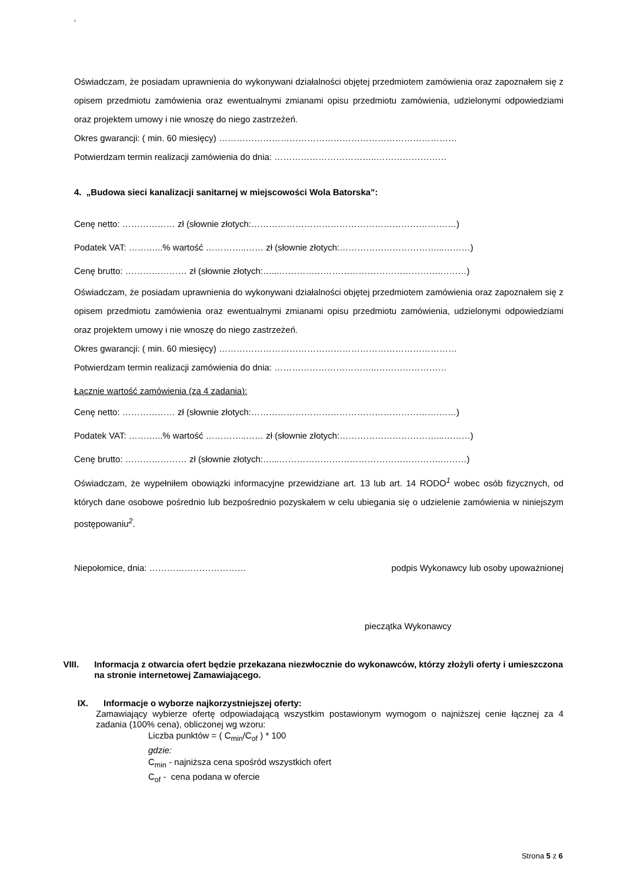c
Oświadczam, że posiadam uprawnienia do wykonywani działalności objętej przedmiotem zamówienia oraz zapoznałem się z opisem przedmiotu zamówienia oraz ewentualnymi zmianami opisu przedmiotu zamówienia, udzielonymi odpowiedziami oraz projektem umowy i nie wnoszę do niego zastrzeżeń.
Okres gwarancji: ( min. 60 miesięcy) ………………………………………………………………………
Potwierdzam termin realizacji zamówienia do dnia: ……………………………..……………………
4. „Budowa sieci kanalizacji sanitarnej w miejscowości Wola Batorska”:
Cenę netto: ……………… zł (słownie złotych:……………………………………………………….……)
Podatek VAT: ………...% wartość …………..…… zł (słownie złotych:……………………………...………)
Cenę brutto: ………………… zł (słownie złotych:…...……………………………………………….………)
Oświadczam, że posiadam uprawnienia do wykonywani działalności objętej przedmiotem zamówienia oraz zapoznałem się z opisem przedmiotu zamówienia oraz ewentualnymi zmianami opisu przedmiotu zamówienia, udzielonymi odpowiedziami oraz projektem umowy i nie wnoszę do niego zastrzeżeń.
Okres gwarancji: ( min. 60 miesięcy) ………………………………………………………………………
Potwierdzam termin realizacji zamówienia do dnia: ……………………………..……………………
Łącznie wartość zamówienia (za 4 zadania):
Cenę netto: ……………… zł (słownie złotych:……………………………………………………….……)
Podatek VAT: ………...% wartość …………..…… zł (słownie złotych:……………………………...………)
Cenę brutto: ………………… zł (słownie złotych:…...……………………………………………….………)
Oświadczam, że wypełniłem obowiązki informacyjne przewidziane art. 13 lub art. 14 RODO<sup>1</sup> wobec osób fizycznych, od których dane osobowe pośrednio lub bezpośrednio pozyskałem w celu ubiegania się o udzielenie zamówienia w niniejszym postępowaniu<sup>2</sup>.
Niepołomice, dnia: …………………………… podpis Wykonawcy lub osoby upoważnionej
pieczątka Wykonawcy
VIII. Informacja z otwarcia ofert będzie przekazana niezwłocznie do wykonawców, którzy złożyli oferty i umieszczona na stronie internetowej Zamawiającego.
IX. Informacje o wyborze najkorzystniejszej oferty:
Zamawiający wybierze ofertę odpowiadającą wszystkim postawionym wymogom o najniższej cenie łącznej za 4 zadania (100% cena), obliczonej wg wzoru:
Liczba punktów = ( C<sub>min</sub>/C<sub>of</sub> ) * 100
gdzie:
C<sub>min</sub> - najniższa cena spośród wszystkich ofert
C<sub>of</sub> - cena podana w ofercie
Strona 5 z 6